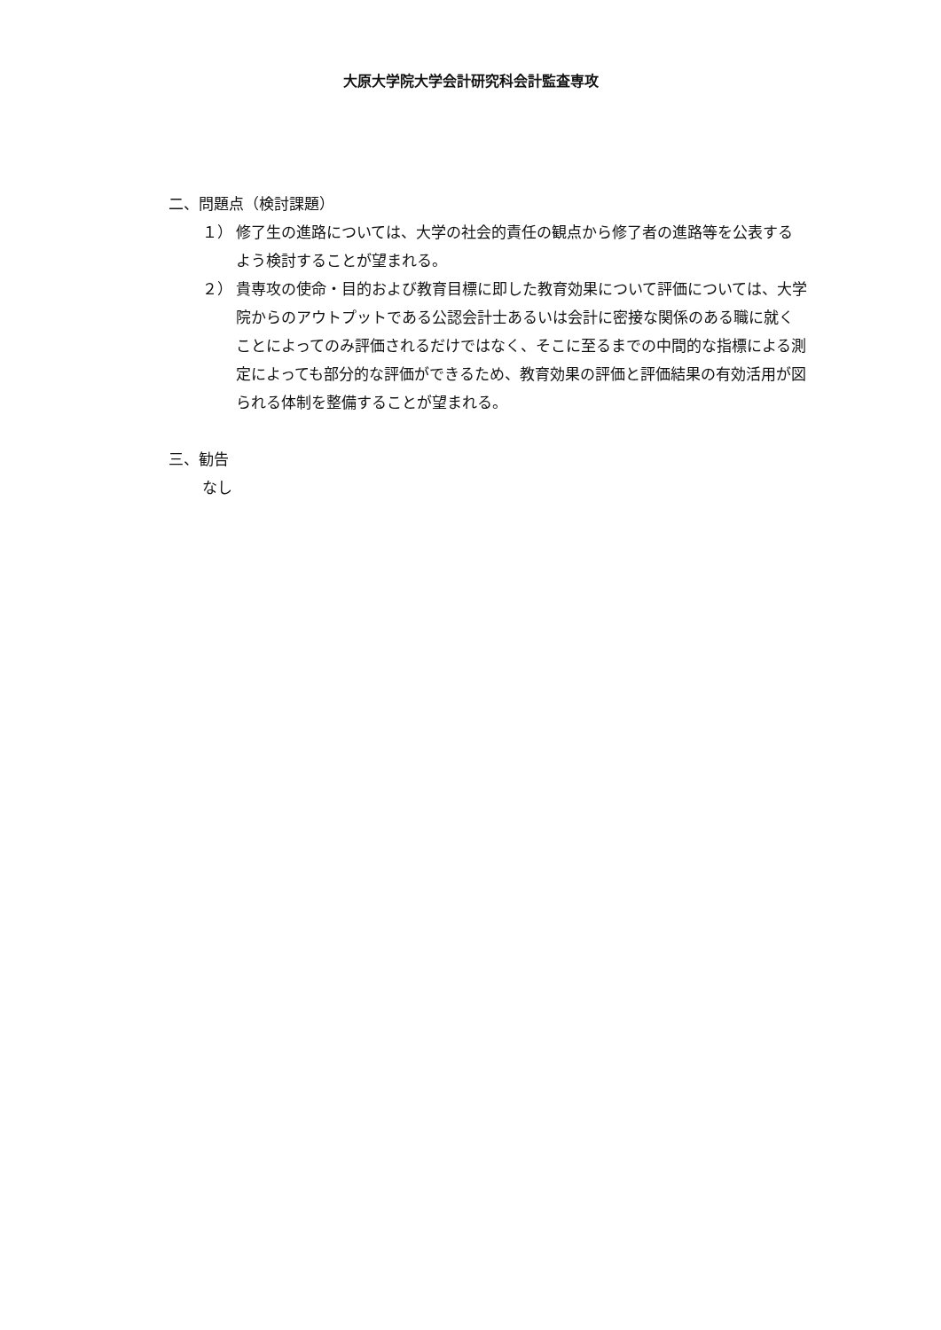大原大学院大学会計研究科会計監査専攻
二、問題点（検討課題）
１） 修了生の進路については、大学の社会的責任の観点から修了者の進路等を公表するよう検討することが望まれる。
２） 貴専攻の使命・目的および教育目標に即した教育効果について評価については、大学院からのアウトプットである公認会計士あるいは会計に密接な関係のある職に就くことによってのみ評価されるだけではなく、そこに至るまでの中間的な指標による測定によっても部分的な評価ができるため、教育効果の評価と評価結果の有効活用が図られる体制を整備することが望まれる。
三、勧告
なし